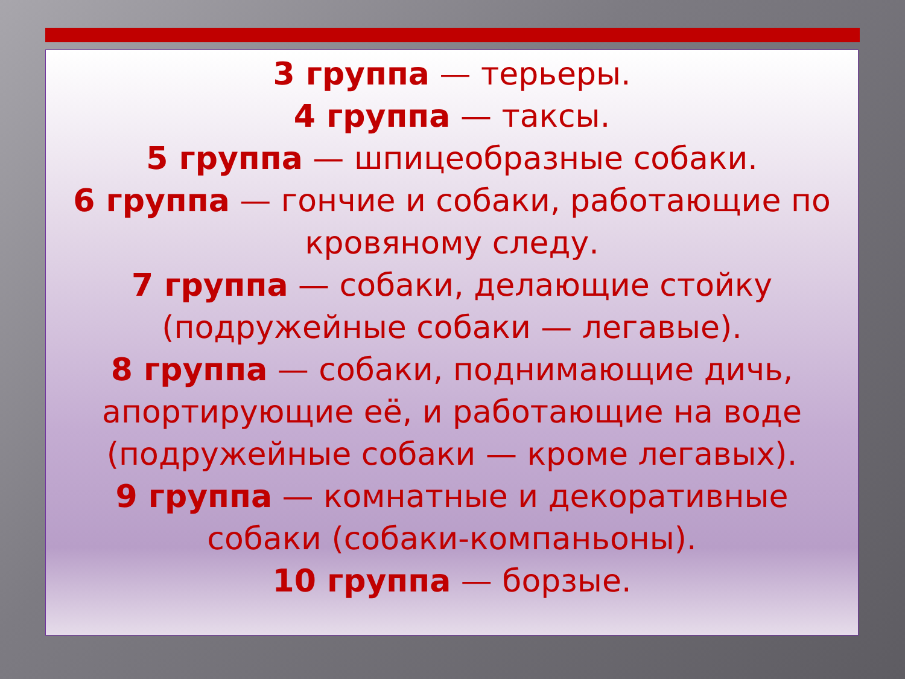3 группа — терьеры.
4 группа — таксы.
5 группа — шпицеобразные собаки.
6 группа — гончие и собаки, работающие по кровяному следу.
7 группа — собаки, делающие стойку (подружейные собаки — легавые).
8 группа — собаки, поднимающие дичь, апортирующие её, и работающие на воде (подружейные собаки — кроме легавых).
9 группа — комнатные и декоративные собаки (собаки-компаньоны).
10 группа — борзые.